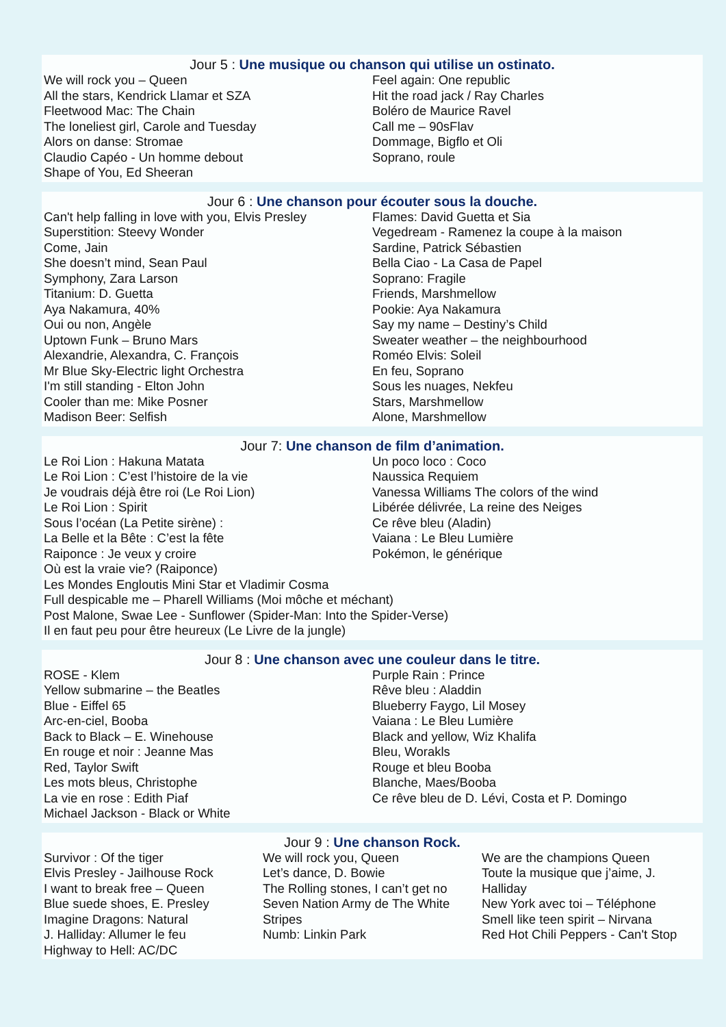Jour 5 : Une musique ou chanson qui utilise un ostinato.
We will rock you – Queen
All the stars, Kendrick Llamar et SZA
Fleetwood Mac: The Chain
The loneliest girl, Carole and Tuesday
Alors on danse: Stromae
Claudio Capéo - Un homme debout
Shape of You, Ed Sheeran
Feel again: One republic
Hit the road jack / Ray Charles
Boléro de Maurice Ravel
Call me – 90sFlav
Dommage, Bigflo et Oli
Soprano, roule
Jour 6 : Une chanson pour écouter sous la douche.
Can't help falling in love with you, Elvis Presley
Superstition: Steevy Wonder
Come, Jain
She doesn’t mind, Sean Paul
Symphony, Zara Larson
Titanium: D. Guetta
Aya Nakamura, 40%
Oui ou non, Angèle
Uptown Funk – Bruno Mars
Alexandrie, Alexandra, C. François
Mr Blue Sky-Electric light Orchestra
I'm still standing - Elton John
Cooler than me: Mike Posner
Madison Beer: Selfish
Flames: David Guetta et Sia
Vegedream - Ramenez la coupe à la maison
Sardine, Patrick Sébastien
Bella Ciao - La Casa de Papel
Soprano: Fragile
Friends, Marshmellow
Pookie: Aya Nakamura
Say my name – Destiny’s Child
Sweater weather – the neighbourhood
Roméo Elvis: Soleil
En feu, Soprano
Sous les nuages, Nekfeu
Stars, Marshmellow
Alone, Marshmellow
Jour 7: Une chanson de film d’animation.
Le Roi Lion : Hakuna Matata
Le Roi Lion : C’est l’histoire de la vie
Je voudrais déjà être roi (Le Roi Lion)
Le Roi Lion : Spirit
Sous l’océan (La Petite sirène) :
La Belle et la Bête : C’est la fête
Raiponce : Je veux y croire
Un poco loco : Coco
Naussica Requiem
Vanessa Williams The colors of the wind
Libérée délivrée, La reine des Neiges
Ce rêve bleu (Aladin)
Vaiana : Le Bleu Lumière
Pokémon, le générique
Où est la vraie vie? (Raiponce)
Les Mondes Engloutis Mini Star et Vladimir Cosma
Full despicable me – Pharell Williams (Moi môche et méchant)
Post Malone, Swae Lee - Sunflower (Spider-Man: Into the Spider-Verse)
Il en faut peu pour être heureux (Le Livre de la jungle)
Jour 8 : Une chanson avec une couleur dans le titre.
ROSE - Klem
Yellow submarine – the Beatles
Blue - Eiffel 65
Arc-en-ciel, Booba
Back to Black – E. Winehouse
En rouge et noir : Jeanne Mas
Red, Taylor Swift
Les mots bleus, Christophe
La vie en rose : Edith Piaf
Michael Jackson - Black or White
Purple Rain : Prince
Rêve bleu : Aladdin
Blueberry Faygo, Lil Mosey
Vaiana : Le Bleu Lumière
Black and yellow, Wiz Khalifa
Bleu, Worakls
Rouge et bleu Booba
Blanche, Maes/Booba
Ce rêve bleu de D. Lévi, Costa et P. Domingo
Jour 9 : Une chanson Rock.
Survivor : Of the tiger
Elvis Presley - Jailhouse Rock
I want to break free – Queen
Blue suede shoes, E. Presley
Imagine Dragons: Natural
J. Halliday: Allumer le feu
Highway to Hell: AC/DC
We will rock you, Queen
Let’s dance, D. Bowie
The Rolling stones, I can’t get no
Seven Nation Army de The White Stripes
Numb: Linkin Park
We are the champions Queen
Toute la musique que j’aime, J. Halliday
New York avec toi – Téléphone
Smell like teen spirit – Nirvana
Red Hot Chili Peppers - Can't Stop